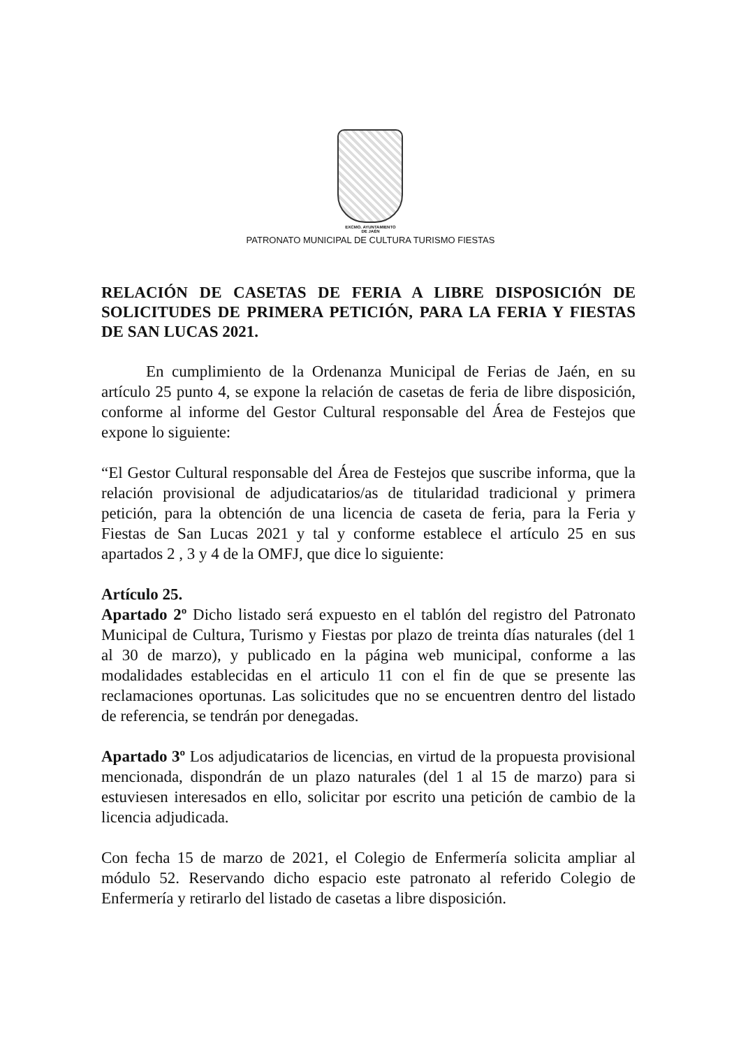EXCMO. AYUNTAMIENTO
DE JAÉN
PATRONATO MUNICIPAL DE CULTURA TURISMO FIESTAS
RELACIÓN DE CASETAS DE FERIA A LIBRE DISPOSICIÓN DE SOLICITUDES DE PRIMERA PETICIÓN, PARA LA FERIA Y FIESTAS DE SAN LUCAS 2021.
En cumplimiento de la Ordenanza Municipal de Ferias de Jaén, en su artículo 25 punto 4, se expone la relación de casetas de feria de libre disposición, conforme al informe del Gestor Cultural responsable del Área de Festejos que expone lo siguiente:
“El Gestor Cultural responsable del Área de Festejos que suscribe informa, que la relación provisional de adjudicatarios/as de titularidad tradicional y primera petición, para la obtención de una licencia de caseta de feria, para la Feria y Fiestas de San Lucas 2021 y tal y conforme establece el artículo 25 en sus apartados 2 , 3 y 4 de la OMFJ, que dice lo siguiente:
Artículo 25.
Apartado 2º Dicho listado será expuesto en el tablón del registro del Patronato Municipal de Cultura, Turismo y Fiestas por plazo de treinta días naturales (del 1 al 30 de marzo), y publicado en la página web municipal, conforme a las modalidades establecidas en el articulo 11 con el fin de que se presente las reclamaciones oportunas. Las solicitudes que no se encuentren dentro del listado de referencia, se tendrán por denegadas.
Apartado 3º Los adjudicatarios de licencias, en virtud de la propuesta provisional mencionada, dispondrán de un plazo naturales (del 1 al 15 de marzo) para si estuviesen interesados en ello, solicitar por escrito una petición de cambio de la licencia adjudicada.
Con fecha 15 de marzo de 2021, el Colegio de Enfermería solicita ampliar al módulo 52. Reservando dicho espacio este patronato al referido Colegio de Enfermería y retirarlo del listado de casetas a libre disposición.